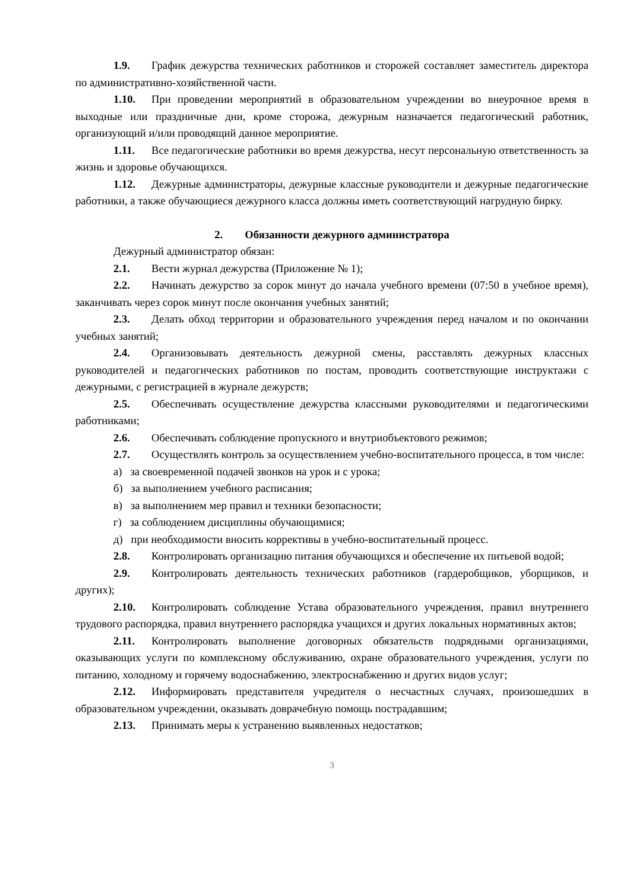1.9. График дежурства технических работников и сторожей составляет заместитель директора по административно-хозяйственной части.
1.10. При проведении мероприятий в образовательном учреждении во внеурочное время в выходные или праздничные дни, кроме сторожа, дежурным назначается педагогический работник, организующий и/или проводящий данное мероприятие.
1.11. Все педагогические работники во время дежурства, несут персональную ответственность за жизнь и здоровье обучающихся.
1.12. Дежурные администраторы, дежурные классные руководители и дежурные педагогические работники, а также обучающиеся дежурного класса должны иметь соответствующий нагрудную бирку.
2. Обязанности дежурного администратора
Дежурный администратор обязан:
2.1. Вести журнал дежурства (Приложение № 1);
2.2. Начинать дежурство за сорок минут до начала учебного времени (07:50 в учебное время), заканчивать через сорок минут после окончания учебных занятий;
2.3. Делать обход территории и образовательного учреждения перед началом и по окончании учебных занятий;
2.4. Организовывать деятельность дежурной смены, расставлять дежурных классных руководителей и педагогических работников по постам, проводить соответствующие инструктажи с дежурными, с регистрацией в журнале дежурств;
2.5. Обеспечивать осуществление дежурства классными руководителями и педагогическими работниками;
2.6. Обеспечивать соблюдение пропускного и внутриобъектового режимов;
2.7. Осуществлять контроль за осуществлением учебно-воспитательного процесса, в том числе:
а) за своевременной подачей звонков на урок и с урока;
б) за выполнением учебного расписания;
в) за выполнением мер правил и техники безопасности;
г) за соблюдением дисциплины обучающимися;
д) при необходимости вносить коррективы в учебно-воспитательный процесс.
2.8. Контролировать организацию питания обучающихся и обеспечение их питьевой водой;
2.9. Контролировать деятельность технических работников (гардеробщиков, уборщиков, и других);
2.10. Контролировать соблюдение Устава образовательного учреждения, правил внутреннего трудового распорядка, правил внутреннего распорядка учащихся и других локальных нормативных актов;
2.11. Контролировать выполнение договорных обязательств подрядными организациями, оказывающих услуги по комплексному обслуживанию, охране образовательного учреждения, услуги по питанию, холодному и горячему водоснабжению, электроснабжению и других видов услуг;
2.12. Информировать представителя учредителя о несчастных случаях, произошедших в образовательном учреждении, оказывать доврачебную помощь пострадавшим;
2.13. Принимать меры к устранению выявленных недостатков;
3